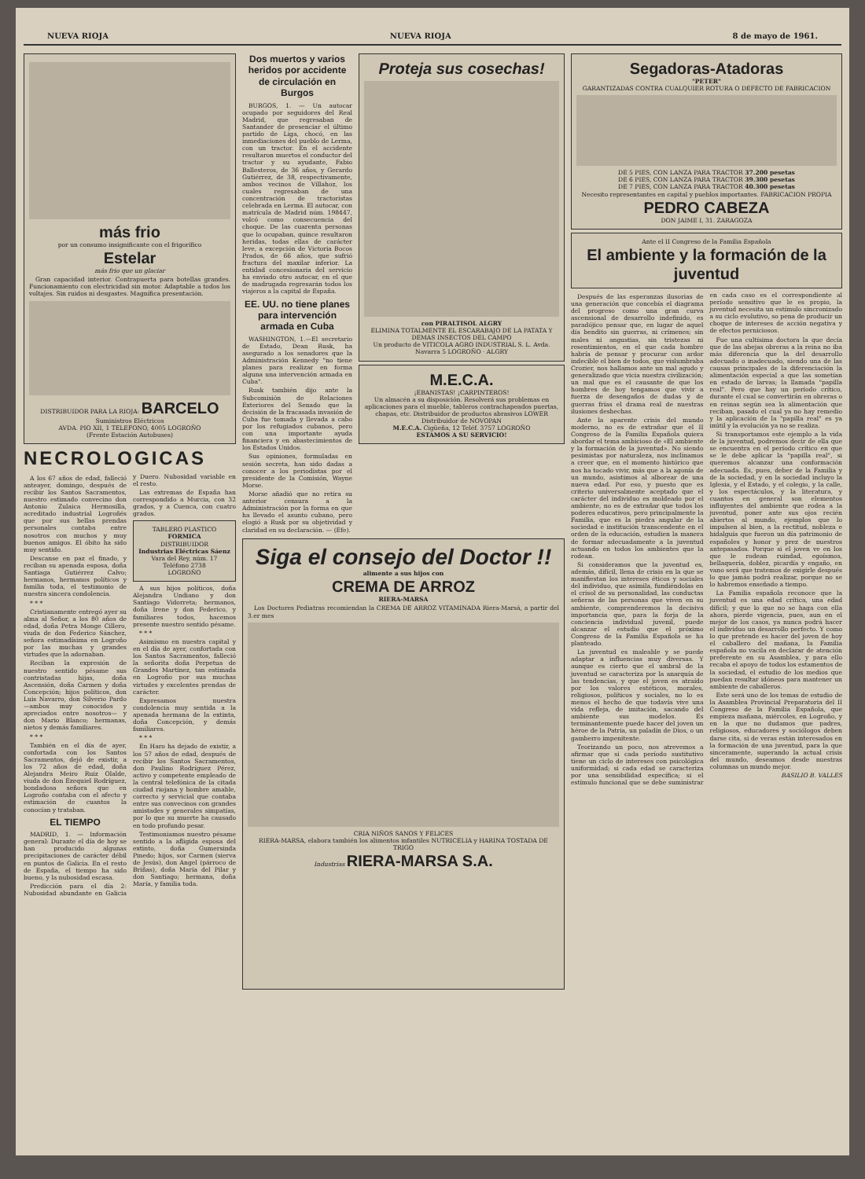NUEVA RIOJA NUEVA RIOJA 8 de mayo de 1961.
más frio
por un consumo insignificante con el frigorífico
Estelar
más frio que un glaciar
Gran capacidad interior. Contrapuerta para botellas grandes. Funcionamiento con electricidad sin motor. Adaptable a todos los voltajes. Sin ruidos ni desgastes. Magnífica presentación.
DISTRIBUIDOR PARA LA RIOJA: BARCELO Suministros Eléctricos
AVDA. PIO XII, 1 TELEFONO, 4005 LOGROÑO
(Frente Estación Autobuses)
NECROLOGICAS
A los 67 años de edad, falleció anteayer, domingo, después de recibir los Santos Sacramentos, nuestro estimado convecino don Antonio Zulaica Hermosilla, acreditado industrial Logroñés que por sus bellas prendas personales contaba entre nosotros con muchos y muy buenos amigos. El óbito ha sido muy sentido.
Descanse en paz el finado, y reciban su apenada esposa, doña Santiaga Gutiérrez Calvo; hermanos, hermanos políticos y familia toda, el testimonio de nuestra sincera condolencia.
* * *
Cristianamente entregó ayer su alma al Señor, a los 80 años de edad, doña Petra Monge Cillero, viuda de don Federico Sánchez, señora estimadísima en Logroño por las muchas y grandes virtudes que la adornaban.
Reciban la expresión de nuestro sentido pésame sus contristadas hijas, doña Ascensión, doña Carmen y doña Concepción; hijos políticos, don Luis Navarro, don Silverio Pardo —ambos muy conocidos y apreciados entre nosotros— y don Mario Blanco; hermanas, nietos y demás familiares.
* * *
También en el día de ayer, confortada con los Santos Sacramentos, dejó de existir, a los 72 años de edad, doña Alejandra Meiro Ruiz Olalde, viuda de don Ezequiel Rodríguez, bondadosa señora que en Logroño contaba con el afecto y estimación de cuantos la conocían y trataban.
EL TIEMPO
MADRID, 1. — Información general: Durante el día de hoy se han producido algunas precipitaciones de carácter débil en puntos de Galicia. En el resto de España, el tiempo ha sido bueno, y la nubosidad escasa.
Predicción para el día 2: Nubosidad abundante en Galicia y Duero. Nubosidad variable en el resto.
Las extremas de España han correspondido a Murcia, con 32 grados, y a Cuenca, con cuatro grados.
TABLERO PLASTICO FORMICA
DISTRIBUIDOR
Industrias Eléctricas Sáenz
Vara del Rey, núm. 17
Teléfono 2738
LOGROÑO
A sus hijos políticos, doña Alejandra Undiano y don Santiago Vidorreta; hermanos, doña Irene y don Federico, y familiares todos, hacemos presente nuestro sentido pésame.
* * *
Asimismo en nuestra capital y en el día de ayer, confortada con los Santos Sacramentos, falleció la señorita doña Perpetua de Grandes Martínez, tan estimada en Logroño por sus muchas virtudes y excelentes prendas de carácter.
Expresamos nuestra condolencia muy sentida a la apenada hermana de la extinta, doña Concepción, y demás familiares.
* * *
En Haro ha dejado de existir, a los 57 años de edad, después de recibir los Santos Sacramentos, don Paulino Rodríguez Pérez, activo y competente empleado de la central telefónica de la citada ciudad riojana y hombre amable, correcto y servicial que contaba entre sus convecinos con grandes amistades y generales simpatías, por lo que su muerte ha causado en todo profundo pesar.
Testimoniamos nuestro pésame sentido a la afligida esposa del extinto, doña Gumersinda Pinedo; hijos, sor Carmen (sierva de Jesús), don Angel (párroco de Briñas), doña María del Pilar y don Santiago; hermana, doña María, y familia toda.
Dos muertos y varios heridos por accidente de circulación en Burgos
BURGOS, 1. — Un autocar ocupado por seguidores del Real Madrid, que regresaban de Santander de presenciar el último partido de Liga, chocó, en las inmediaciones del pueblo de Lerma, con un tractor. En el accidente resultaron muertos el conductor del tractor y su ayudante, Fabio Ballesteros, de 36 años, y Gerardo Gutiérrez, de 38, respectivamente, ambos vecinos de Villahoz, los cuales regresaban de una concentración de tractoristas celebrada en Lerma. El autocar, con matrícula de Madrid núm. 198447, volcó como consecuencia del choque. De las cuarenta personas que lo ocupaban, quince resultaron heridas, todas ellas de carácter leve, a excepción de Victoria Bocos Prados, de 66 años, que sufrió fractura del maxilar inferior. La entidad concesionaria del servicio ha enviado otro autocar, en el que de madrugada regresarán todos los viajeros a la capital de España.
EE. UU. no tiene planes para intervención armada en Cuba
WASHINGTON, 1.—El secretario de Estado, Dean Rusk, ha asegurado a los senadores que la Administración Kennedy "no tiene planes para realizar en forma alguna una intervención armada en Cuba".
Rusk también dijo ante la Subcomisión de Relaciones Exteriores del Senado que la decisión de la fracasada invasión de Cuba fue tomada y llevada a cabo por los refugiados cubanos, pero con una importante ayuda financiera y en abastecimientos de los Estados Unidos.
Sus opiniones, formuladas en sesión secreta, han sido dadas a conocer a los periodistas por el presidente de la Comisión, Wayne Morse.
Morse añadió que no retira su anterior censura a la Administración por la forma en que ha llevado el asunto cubano, pero elogió a Rusk por su objetividad y claridad en su declaración. — (Efe).
Proteja sus cosechas!
con PIRALTISOL ALGRY
ELIMINA TOTALMENTE EL ESCARABAJO DE LA PATATA Y DEMAS INSECTOS DEL CAMPO
Un producto de VITICOLA AGRO INDUSTRIAL S. L. Avda. Navarra 5 LOGROÑO · ALGRY
M.E.C.A.
¡EBANISTAS! ¡CARPINTEROS!
Un almacén a su disposición. Resolverá sus problemas en aplicaciones para el mueble, tableros contrachapeados puertas, chapas, etc. Distribuidor de productos abrasivos LOWER
Distribuidor de NOVOPAN
M.E.C.A. Cigüeña, 12 Teléf. 3757 LOGROÑO
ESTAMOS A SU SERVICIO!
Siga el consejo del Doctor !!
alimente a sus hijos con
CREMA DE ARROZ
RIERA-MARSA
Los Doctores Pediatras recomiendan la CREMA DE ARROZ VITAMINADA Riera-Marsá, a partir del 3.er mes
CRIA NIÑOS SANOS Y FELICES
RIERA-MARSA, elabora también los alimentos infantiles NUTRICELIA y HARINA TOSTADA DE TRIGO
Industrias RIERA-MARSA S.A.
Segadoras-Atadoras
"PETER"
GARANTIZADAS CONTRA CUALQUIER ROTURA O DEFECTO DE FABRICACION
DE 5 PIES, CON LANZA PARA TRACTOR 37.200 pesetas
DE 6 PIES, CON LANZA PARA TRACTOR 39.300 pesetas
DE 7 PIES, CON LANZA PARA TRACTOR 40.300 pesetas
Necesito representantes en capital y pueblos importantes. FABRICACION PROPIA
PEDRO CABEZA
DON JAIME I, 31. ZARAGOZA
Ante el II Congreso de la Familia Española
El ambiente y la formación de la juventud
Después de las esperanzas ilusorias de una generación que concebía el diagrama del progreso como una gran curva ascensional de desarrollo indefinido, es paradójico pensar que, en lugar de aquel día bendito sin guerras, ni crímenes; sin males ni angustias, sin tristezas ni resentimientos, en el que cada hombre habría de pensar y procurar con ardor indecible el bien de todos, que vislumbraba Crozier, nos hallamos ante un mal agudo y generalizado que vicia nuestra civilización; un mal que es el causante de que los hombres de hoy tengamos que vivir a fuerza de desengaños de dudas y de guerras frías el drama real de nuestras ilusiones deshechas.
Ante la aparente crisis del mundo moderno, no es de extrañar que el II Congreso de la Familia Española quiera abordar el tema ambicioso de «El ambiente y la formación de la juventud». No siendo pesimistas por naturaleza, nos inclinamos a creer que, en el momento histórico que nos ha tocado vivir, más que a la agonía de un mundo, asistimos al alborear de una nueva edad. Por eso, y puesto que es criterio universalmente aceptado que el carácter del individuo es moldeado por el ambiente, no es de extrañar que todos los poderes educativos, pero principalmente la Familia, que es la piedra angular de la sociedad e institución transcendente en el orden de la educación, estudien la manera de formar adecuadamente a la juventud actuando en todos los ambientes que la rodean.
Si consideramos que la juventud es, además, difícil, llena de crisis en la que se manifiestan los intereses éticos y sociales del individuo, que asimila, fundiéndolas en el crisol de su personalidad, las conductas señeras de las personas que viven en su ambiente, comprenderemos la decisiva importancia que, para la forja de la conciencia individual juvenil, puede alcanzar el estudio que el próximo Congreso de la Familia Española se ha planteado.
La juventud es maleable y se puede adaptar a influencias muy diversas. Y aunque es cierto que el umbral de la juventud se caracteriza por la anarquía de las tendencias, y que el joven es atraído por los valores estéticos, morales, religiosos, políticos y sociales, no lo es menos el hecho de que todavía vive una vida refleja, de imitación, sacando del ambiente sus modelos. Es terminantemente puede hacer del joven un héroe de la Patria, un paladín de Dios, o un gamberro impenitente.
Teorizando un poco, nos atrevemos a afirmar que si cada período sustitutivo tiene un ciclo de intereses con psicológica uniformidad; si cada edad se caracteriza por una sensibilidad específica; si el estímulo funcional que se debe suministrar en cada caso es el correspondiente al período sensitivo que le es propio, la juventud necesita un estímulo sincronizado a su ciclo evolutivo, so pena de producir un choque de intereses de acción negativa y de efectos perniciosos.
Fue una cultísima doctora la que decía que de las abejas obreras a la reina no iba más diferencia que la del desarrollo adecuado o inadecuado, siendo una de las causas principales de la diferenciación la alimentación especial a que las sometían en estado de larvas; la llamada "papilla real". Pero que hay un período crítico, durante el cual se convertirán en obreras o en reinas según sea la alimentación que reciban, pasado el cual ya no hay remedio y la aplicación de la "papilla real" es ya inútil y la evolución ya no se realiza.
Si transportamos este ejemplo a la vida de la juventud, podremos decir de ella que se encuentra en el período crítico en que se le debe aplicar la "papilla real", si queremos alcanzar una conformación adecuada. Es, pues, deber de la Familia y de la sociedad, y en la sociedad incluyo la Iglesia, y el Estado, y el colegio, y la calle, y los espectáculos, y la literatura, y cuantos en general son elementos influyentes del ambiente que rodea a la juventud, poner ante sus ojos recién abiertos al mundo, ejemplos que lo impulsen al bien, a la rectitud, nobleza e hidalguía que fueron un día patrimonio de españoles y honor y prez de nuestros antepasados. Porque si el joven ve en los que le rodean ruindad, egoísmos, bellaquería, doblez, picardía y engaño, en vano será que tratemos de exigirle después lo que jamás podrá realizar, porque no se lo habremos enseñado a tiempo.
La Familia española reconoce que la juventud es una edad crítica, una edad difícil; y que lo que no se haga con ella ahora, pierde vigencia, pues, aun en el mejor de los casos, ya nunca podrá hacer el individuo un desarrollo perfecto. Y como lo que pretende es hacer del joven de hoy el caballero del mañana, la Familia española no vacila en declarar de atención preferente en su Asamblea, y para ello recaba el apoyo de todos los estamentos de la sociedad, el estudio de los medios que puedan resultar idóneos para mantener un ambiente de caballeros.
Este será uno de los temas de estudio de la Asamblea Provincial Preparatoria del II Congreso de la Familia Española, que empieza mañana, miércoles, en Logroño, y en la que no dudamos que padres, religiosos, educadores y sociólogos deben darse cita, si de veras están interesados en la formación de una juventud, para la que sinceramente, superando la actual crisis del mundo, deseamos desde nuestras columnas un mundo mejor.
BASILIO B. VALLES